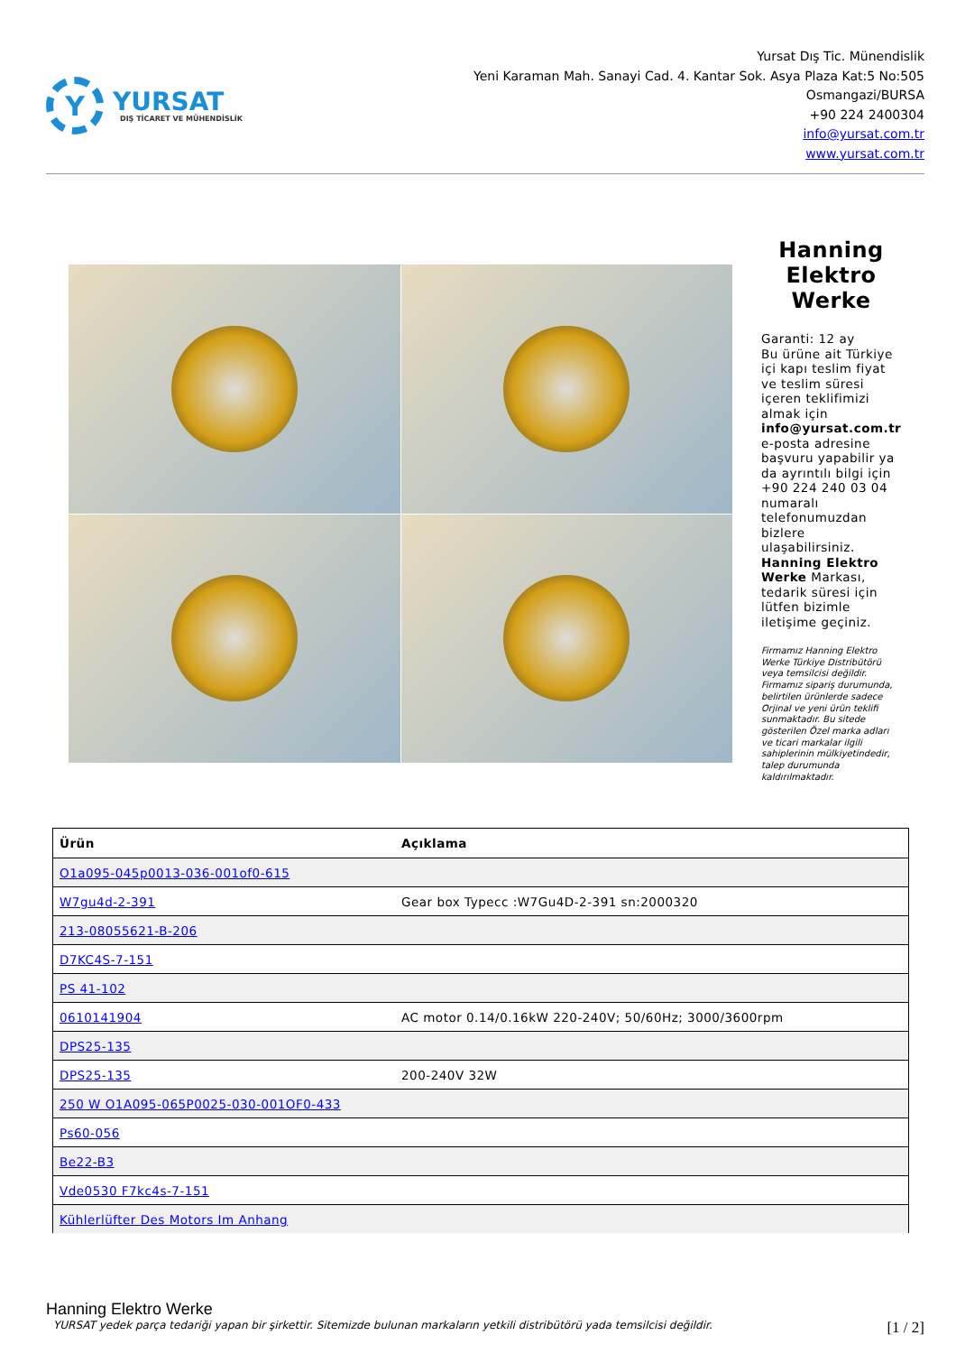Y
YURSAT
DIŞ TİCARET VE MÜHENDİSLİK
Yursat Dış Tic. Münendislik
Yeni Karaman Mah. Sanayi Cad. 4. Kantar Sok. Asya Plaza Kat:5 No:505
Osmangazi/BURSA
+90 224 2400304
info@yursat.com.tr
www.yursat.com.tr
Hanning Elektro Werke
Garanti: 12 ay
Bu ürüne ait Türkiye içi kapı teslim fiyat ve teslim süresi içeren teklifimizi almak için info@yursat.com.tr e-posta adresine başvuru yapabilir ya da ayrıntılı bilgi için +90 224 240 03 04 numaralı telefonumuzdan bizlere ulaşabilirsiniz. Hanning Elektro Werke Markası, tedarik süresi için lütfen bizimle iletişime geçiniz.
Firmamız Hanning Elektro Werke Türkiye Distribütörü veya temsilcisi değildir. Firmamız sipariş durumunda, belirtilen ürünlerde sadece Orjinal ve yeni ürün teklifi sunmaktadır. Bu sitede gösterilen Özel marka adları ve ticari markalar ilgili sahiplerinin mülkiyetindedir, talep durumunda kaldırılmaktadır.
| Ürün | Açıklama |
| --- | --- |
| O1a095-045p0013-036-001of0-615 | |
| W7gu4d-2-391 | Gear box Typecc :W7Gu4D-2-391 sn:2000320 |
| 213-08055621-B-206 | |
| D7KC4S-7-151 | |
| PS 41-102 | |
| 0610141904 | AC motor 0.14/0.16kW 220-240V; 50/60Hz; 3000/3600rpm |
| DPS25-135 | |
| DPS25-135 | 200-240V 32W |
| 250 W O1A095-065P0025-030-001OF0-433 | |
| Ps60-056 | |
| Be22-B3 | |
| Vde0530 F7kc4s-7-151 | |
| Kühlerlüfter Des Motors Im Anhang | |
Hanning Elektro Werke
YURSAT yedek parça tedariği yapan bir şirkettir. Sitemizde bulunan markaların yetkili distribütörü yada temsilcisi değildir. [1 / 2]